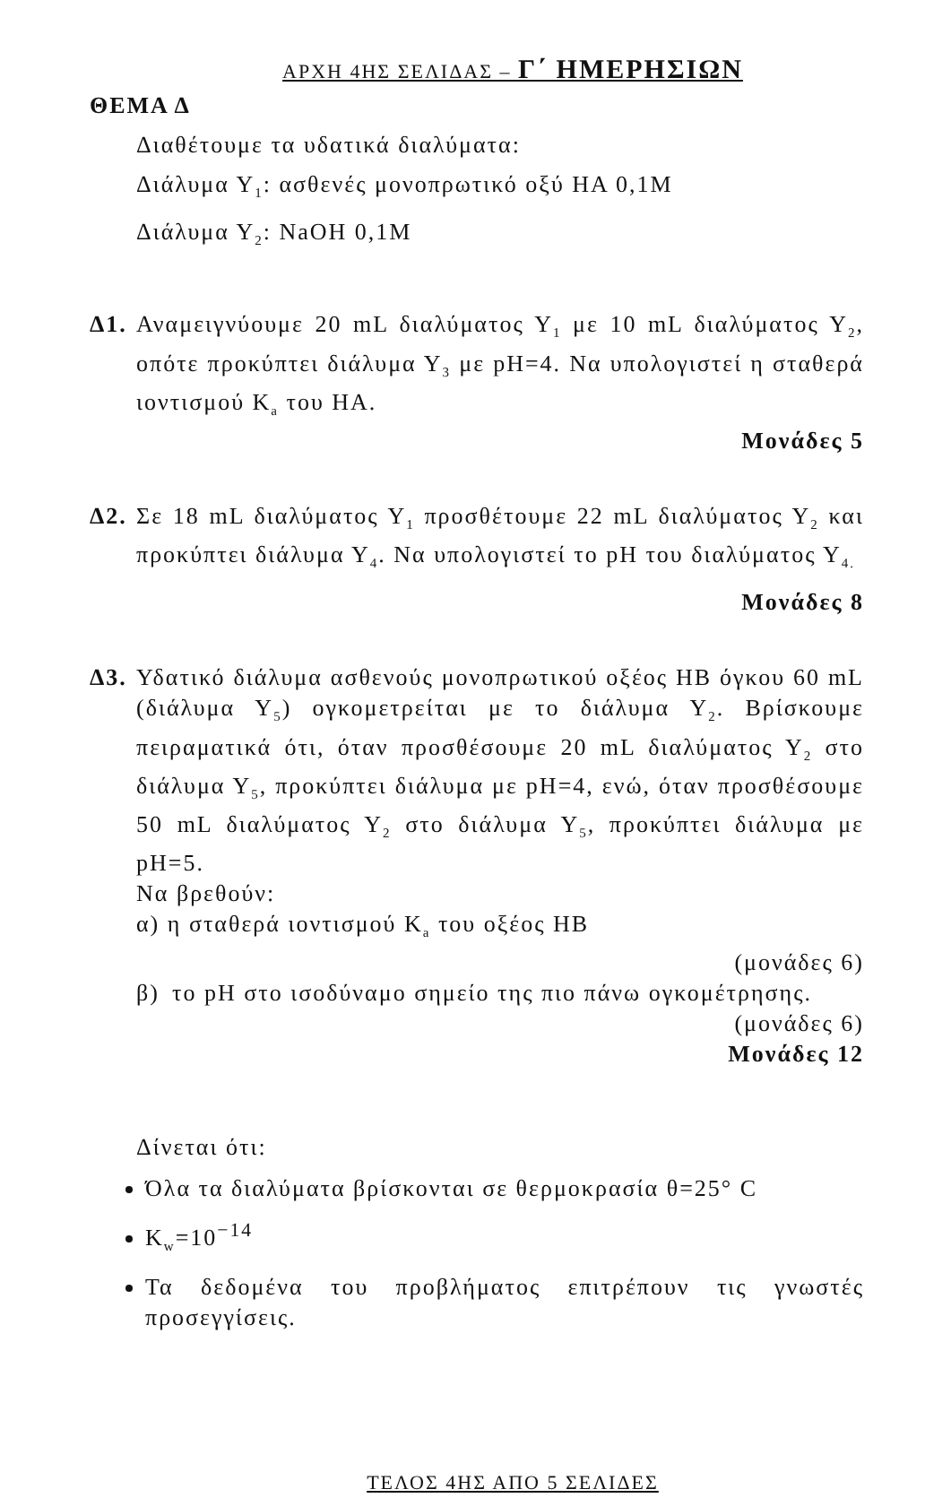ΑΡΧΗ 4ΗΣ ΣΕΛΙΔΑΣ – Γ΄ ΗΜΕΡΗΣΙΩΝ
ΘΕΜΑ Δ
Διαθέτουμε τα υδατικά διαλύματα:
Διάλυμα Υ<sub>1</sub>: ασθενές μονοπρωτικό οξύ ΗΑ 0,1Μ
Διάλυμα Υ<sub>2</sub>: NaOH 0,1M
Δ1.
Αναμειγνύουμε 20 mL διαλύματος Υ<sub>1</sub> με 10 mL διαλύματος Υ<sub>2</sub>, οπότε προκύπτει διάλυμα Υ<sub>3</sub> με pH=4. Να υπολογιστεί η σταθερά ιοντισμού K<sub>a</sub> του ΗΑ.
Μονάδες 5
Δ2.
Σε 18 mL διαλύματος Υ<sub>1</sub> προσθέτουμε 22 mL διαλύματος Υ<sub>2</sub> και προκύπτει διάλυμα Υ<sub>4</sub>. Να υπολογιστεί το pH του διαλύματος Υ<sub>4.</sub>
Μονάδες 8
Δ3.
Υδατικό διάλυμα ασθενούς μονοπρωτικού οξέος ΗΒ όγκου 60 mL (διάλυμα Υ<sub>5</sub>) ογκομετρείται με το διάλυμα Υ<sub>2</sub>. Βρίσκουμε πειραματικά ότι, όταν προσθέσουμε 20 mL διαλύματος Υ<sub>2</sub> στο διάλυμα Υ<sub>5</sub>, προκύπτει διάλυμα με pH=4, ενώ, όταν προσθέσουμε 50 mL διαλύματος Υ<sub>2</sub> στο διάλυμα Υ<sub>5</sub>, προκύπτει διάλυμα με pH=5.
Να βρεθούν:
α) η σταθερά ιοντισμού K<sub>a</sub> του οξέος ΗΒ
(μονάδες 6)
β) το pH στο ισοδύναμο σημείο της πιο πάνω ογκομέτρησης. (μονάδες 6)
Μονάδες 12
Δίνεται ότι:
Όλα τα διαλύματα βρίσκονται σε θερμοκρασία θ=25° C
K<sub>w</sub>=10<sup>−14</sup>
Τα δεδομένα του προβλήματος επιτρέπουν τις γνωστές προσεγγίσεις.
ΤΕΛΟΣ 4ΗΣ ΑΠΟ 5 ΣΕΛΙΔΕΣ